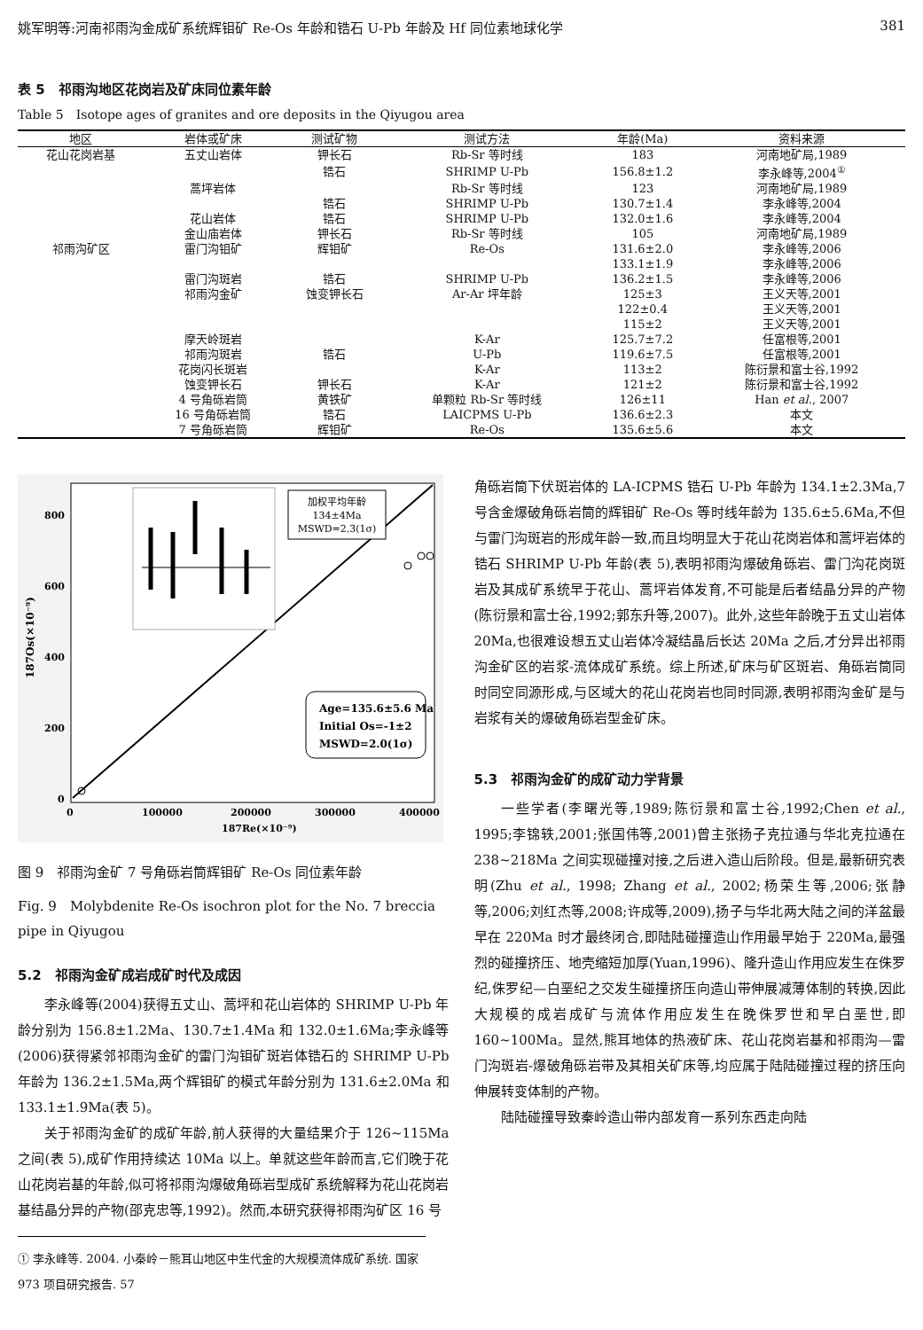姚军明等:河南祁雨沟金成矿系统辉钼矿 Re-Os 年龄和锆石 U-Pb 年龄及 Hf 同位素地球化学 381
表 5　祁雨沟地区花岗岩及矿床同位素年龄
Table 5　Isotope ages of granites and ore deposits in the Qiyugou area
| 地区 | 岩体或矿床 | 测试矿物 | 测试方法 | 年龄(Ma) | 资料来源 |
| --- | --- | --- | --- | --- | --- |
| 花山花岗岩基 | 五丈山岩体 | 钾长石 | Rb-Sr 等时线 | 183 | 河南地矿局,1989 |
| | | 锆石 | SHRIMP U-Pb | 156.8±1.2 | 李永峰等,2004<sup>①</sup> |
| | 蒿坪岩体 | | Rb-Sr 等时线 | 123 | 河南地矿局,1989 |
| | | 锆石 | SHRIMP U-Pb | 130.7±1.4 | 李永峰等,2004 |
| | 花山岩体 | 锆石 | SHRIMP U-Pb | 132.0±1.6 | 李永峰等,2004 |
| | 金山庙岩体 | 钾长石 | Rb-Sr 等时线 | 105 | 河南地矿局,1989 |
| 祁雨沟矿区 | 雷门沟钼矿 | 辉钼矿 | Re-Os | 131.6±2.0 | 李永峰等,2006 |
| | | | | 133.1±1.9 | 李永峰等,2006 |
| | 雷门沟斑岩 | 锆石 | SHRIMP U-Pb | 136.2±1.5 | 李永峰等,2006 |
| | 祁雨沟金矿 | 蚀变钾长石 | Ar-Ar 坪年龄 | 125±3 | 王义天等,2001 |
| | | | | 122±0.4 | 王义天等,2001 |
| | | | | 115±2 | 王义天等,2001 |
| | 摩天岭斑岩 | | K-Ar | 125.7±7.2 | 任富根等,2001 |
| | 祁雨沟斑岩 | 锆石 | U-Pb | 119.6±7.5 | 任富根等,2001 |
| | 花岗闪长斑岩 | | K-Ar | 113±2 | 陈衍景和富士谷,1992 |
| | 蚀变钾长石 | 钾长石 | K-Ar | 121±2 | 陈衍景和富士谷,1992 |
| | 4 号角砾岩筒 | 黄铁矿 | 单颗粒 Rb-Sr 等时线 | 126±11 | Han et al. , 2007 |
| | 16 号角砾岩筒 | 锆石 | LAICPMS U-Pb | 136.6±2.3 | 本文 |
| | 7 号角砾岩筒 | 辉钼矿 | Re-Os | 135.6±5.6 | 本文 |
加权平均年龄
134±4Ma
MSWD=2.3(1σ)
Age=135.6±5.6 Ma
Initial Os=-1±2
MSWD=2.0(1σ)
800
600
400
200
0
0
100000
200000
300000
400000
187Re(×10⁻⁹)
187Os(×10⁻⁹)
图 9　祁雨沟金矿 7 号角砾岩筒辉钼矿 Re-Os 同位素年龄
Fig. 9　Molybdenite Re-Os isochron plot for the No. 7 breccia pipe in Qiyugou
5.2　祁雨沟金矿成岩成矿时代及成因
李永峰等(2004)获得五丈山、蒿坪和花山岩体的 SHRIMP U-Pb 年龄分别为 156.8±1.2Ma、130.7±1.4Ma 和 132.0±1.6Ma;李永峰等(2006)获得紧邻祁雨沟金矿的雷门沟钼矿斑岩体锆石的 SHRIMP U-Pb 年龄为 136.2±1.5Ma,两个辉钼矿的模式年龄分别为 131.6±2.0Ma 和 133.1±1.9Ma(表 5)。
关于祁雨沟金矿的成矿年龄,前人获得的大量结果介于 126~115Ma 之间(表 5),成矿作用持续达 10Ma 以上。单就这些年龄而言,它们晚于花山花岗岩基的年龄,似可将祁雨沟爆破角砾岩型成矿系统解释为花山花岗岩基结晶分异的产物(邵克忠等,1992)。然而,本研究获得祁雨沟矿区 16 号
① 李永峰等. 2004. 小秦岭－熊耳山地区中生代金的大规模流体成矿系统. 国家 973 项目研究报告. 57
角砾岩筒下伏斑岩体的 LA-ICPMS 锆石 U-Pb 年龄为 134.1±2.3Ma,7 号含金爆破角砾岩筒的辉钼矿 Re-Os 等时线年龄为 135.6±5.6Ma,不但与雷门沟斑岩的形成年龄一致,而且均明显大于花山花岗岩体和蒿坪岩体的锆石 SHRIMP U-Pb 年龄(表 5),表明祁雨沟爆破角砾岩、雷门沟花岗斑岩及其成矿系统早于花山、蒿坪岩体发育,不可能是后者结晶分异的产物(陈衍景和富士谷,1992;郭东升等,2007)。此外,这些年龄晚于五丈山岩体 20Ma,也很难设想五丈山岩体冷凝结晶后长达 20Ma 之后,才分异出祁雨沟金矿区的岩浆-流体成矿系统。综上所述,矿床与矿区斑岩、角砾岩筒同时同空同源形成,与区域大的花山花岗岩也同时同源,表明祁雨沟金矿是与岩浆有关的爆破角砾岩型金矿床。
5.3　祁雨沟金矿的成矿动力学背景
一些学者(李曙光等,1989;陈衍景和富士谷,1992;Chen et al., 1995;李锦轶,2001;张国伟等,2001)曾主张扬子克拉通与华北克拉通在 238~218Ma 之间实现碰撞对接,之后进入造山后阶段。但是,最新研究表明(Zhu et al., 1998; Zhang et al., 2002;杨荣生等,2006;张静等,2006;刘红杰等,2008;许成等,2009),扬子与华北两大陆之间的洋盆最早在 220Ma 时才最终闭合,即陆陆碰撞造山作用最早始于 220Ma,最强烈的碰撞挤压、地壳缩短加厚(Yuan,1996)、隆升造山作用应发生在侏罗纪,侏罗纪—白垩纪之交发生碰撞挤压向造山带伸展减薄体制的转换,因此大规模的成岩成矿与流体作用应发生在晚侏罗世和早白垩世,即 160~100Ma。显然,熊耳地体的热液矿床、花山花岗岩基和祁雨沟—雷门沟斑岩-爆破角砾岩带及其相关矿床等,均应属于陆陆碰撞过程的挤压向伸展转变体制的产物。
陆陆碰撞导致秦岭造山带内部发育一系列东西走向陆